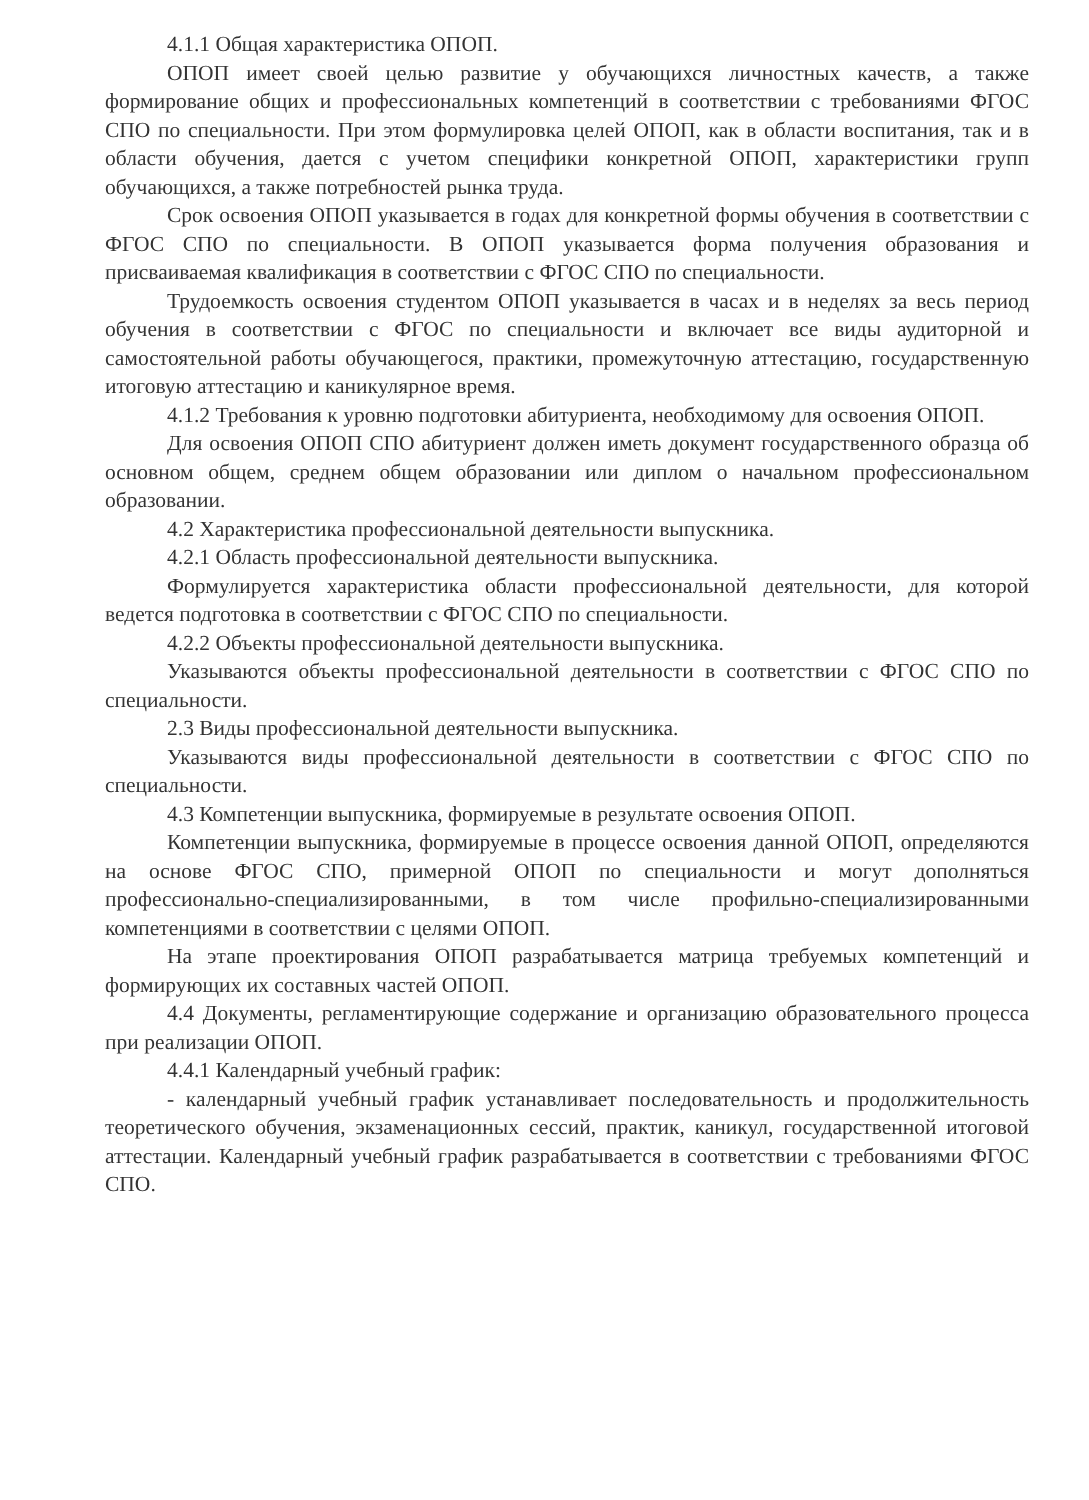4.1.1 Общая характеристика ОПОП.
ОПОП имеет своей целью развитие у обучающихся личностных качеств, а также формирование общих и профессиональных компетенций в соответствии с требованиями ФГОС СПО по специальности. При этом формулировка целей ОПОП, как в области воспитания, так и в области обучения, дается с учетом специфики конкретной ОПОП, характеристики групп обучающихся, а также потребностей рынка труда.
Срок освоения ОПОП указывается в годах для конкретной формы обучения в соответствии с ФГОС СПО по специальности. В ОПОП указывается форма получения образования и присваиваемая квалификация в соответствии с ФГОС СПО по специальности.
Трудоемкость освоения студентом ОПОП указывается в часах и в неделях за весь период обучения в соответствии с ФГОС по специальности и включает все виды аудиторной и самостоятельной работы обучающегося, практики, промежуточную аттестацию, государственную итоговую аттестацию и каникулярное время.
4.1.2 Требования к уровню подготовки абитуриента, необходимому для освоения ОПОП.
Для освоения ОПОП СПО абитуриент должен иметь документ государственного образца об основном общем, среднем общем образовании или диплом о начальном профессиональном образовании.
4.2 Характеристика профессиональной деятельности выпускника.
4.2.1 Область профессиональной деятельности выпускника.
Формулируется характеристика области профессиональной деятельности, для которой ведется подготовка в соответствии с ФГОС СПО по специальности.
4.2.2 Объекты профессиональной деятельности выпускника.
Указываются объекты профессиональной деятельности в соответствии с ФГОС СПО по специальности.
2.3 Виды профессиональной деятельности выпускника.
Указываются виды профессиональной деятельности в соответствии с ФГОС СПО по специальности.
4.3 Компетенции выпускника, формируемые в результате освоения ОПОП.
Компетенции выпускника, формируемые в процессе освоения данной ОПОП, определяются на основе ФГОС СПО, примерной ОПОП по специальности и могут дополняться профессионально-специализированными, в том числе профильно-специализированными компетенциями в соответствии с целями ОПОП.
На этапе проектирования ОПОП разрабатывается матрица требуемых компетенций и формирующих их составных частей ОПОП.
4.4 Документы, регламентирующие содержание и организацию образовательного процесса при реализации ОПОП.
4.4.1 Календарный учебный график:
- календарный учебный график устанавливает последовательность и продолжительность теоретического обучения, экзаменационных сессий, практик, каникул, государственной итоговой аттестации. Календарный учебный график разрабатывается в соответствии с требованиями ФГОС СПО.